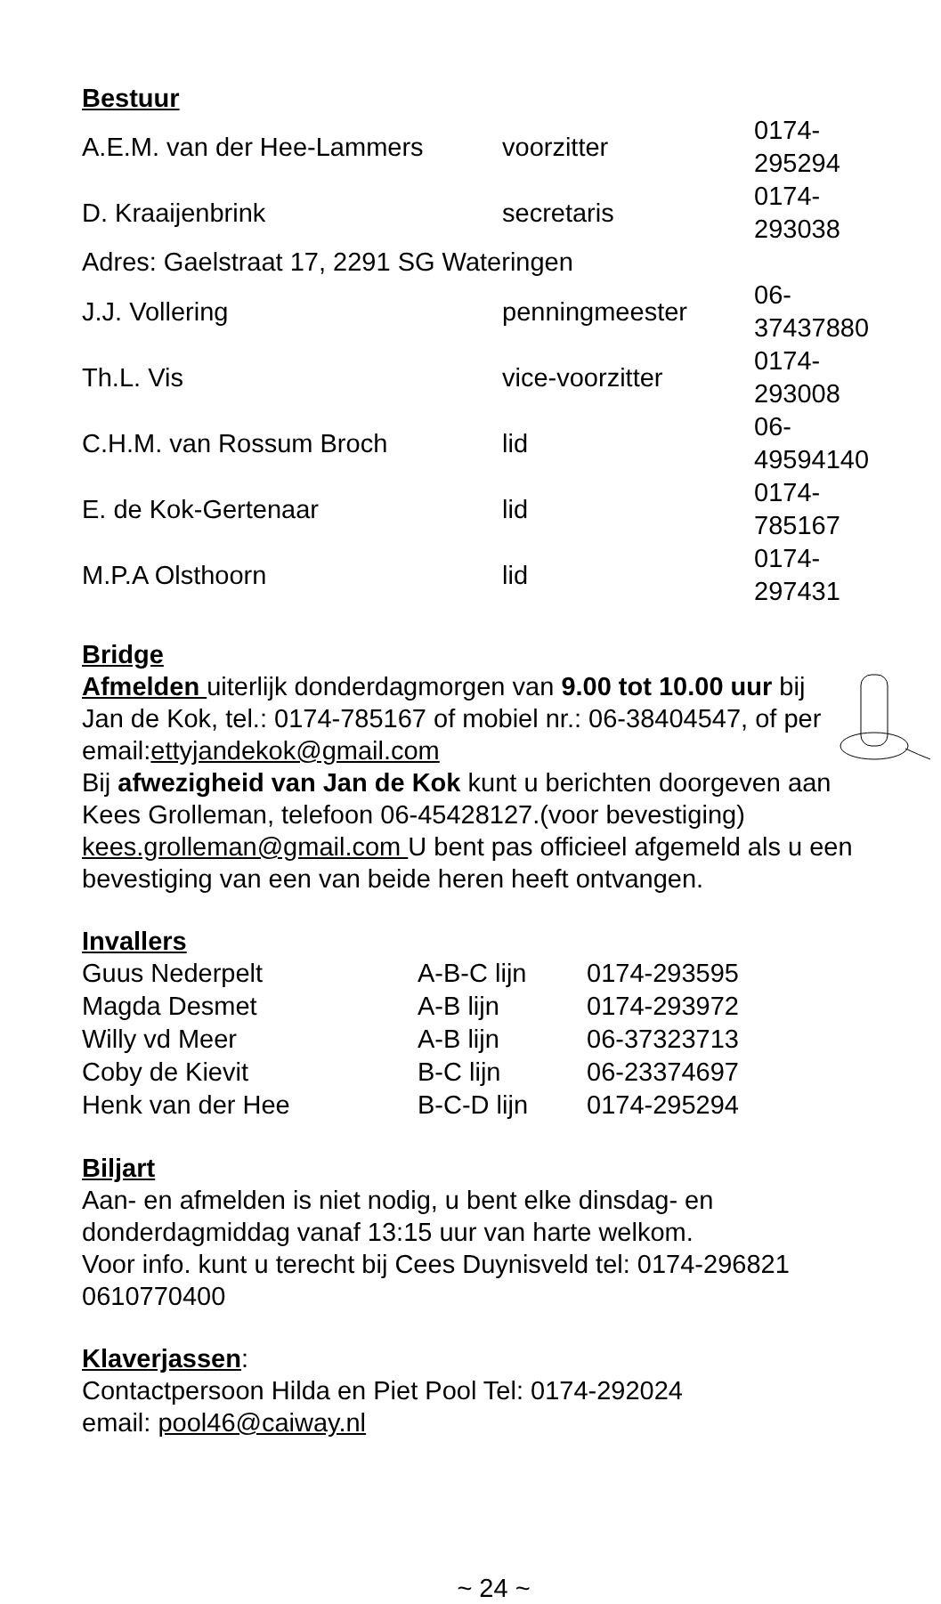Bestuur
| A.E.M. van der Hee-Lammers | voorzitter | 0174-295294 |
| D. Kraaijenbrink | secretaris | 0174-293038 |
| Adres: Gaelstraat 17, 2291 SG Wateringen | | |
| J.J. Vollering | penningmeester | 06-37437880 |
| Th.L. Vis | vice-voorzitter | 0174-293008 |
| C.H.M. van Rossum Broch | lid | 06-49594140 |
| E. de Kok-Gertenaar | lid | 0174-785167 |
| M.P.A Olsthoorn | lid | 0174-297431 |
Bridge
Afmelden uiterlijk donderdagmorgen van 9.00 tot 10.00 uur bij Jan de Kok, tel.: 0174-785167 of mobiel nr.: 06-38404547, of per email:ettyjandekok@gmail.com
Bij afwezigheid van Jan de Kok kunt u berichten doorgeven aan Kees Grolleman, telefoon 06-45428127.(voor bevestiging) kees.grolleman@gmail.com U bent pas officieel afgemeld als u een bevestiging van een van beide heren heeft ontvangen.
Invallers
| Guus Nederpelt | A-B-C lijn | 0174-293595 |
| Magda Desmet | A-B lijn | 0174-293972 |
| Willy vd Meer | A-B lijn | 06-37323713 |
| Coby de Kievit | B-C lijn | 06-23374697 |
| Henk van der Hee | B-C-D lijn | 0174-295294 |
Biljart
Aan- en afmelden is niet nodig, u bent elke dinsdag- en
donderdagmiddag vanaf 13:15 uur van harte welkom.
Voor info. kunt u terecht bij Cees Duynisveld tel: 0174-296821
0610770400
Klaverjassen:
Contactpersoon Hilda en Piet Pool Tel: 0174-292024
email: pool46@caiway.nl
~ 24 ~